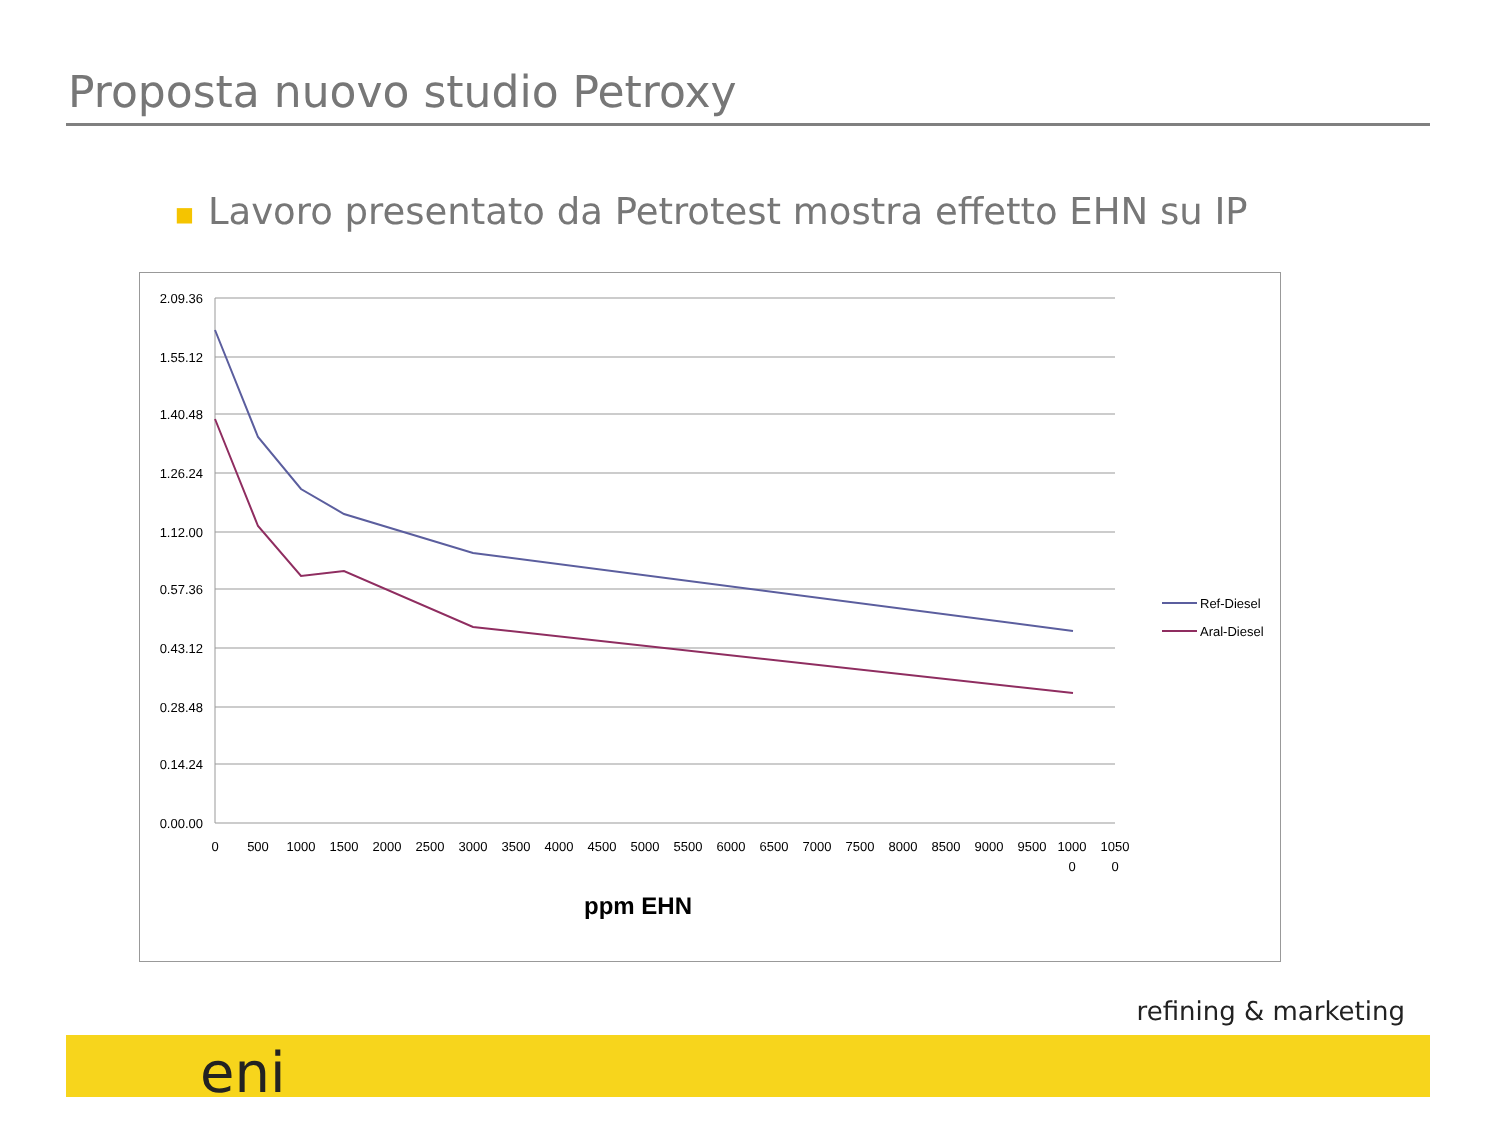Proposta nuovo studio Petroxy
■ Lavoro presentato da Petrotest mostra effetto EHN su IP
2.09.36
1.55.12
1.40.48
1.26.24
1.12.00
0.57.36
0.43.12
0.28.48
0.14.24
0.00.00
0
500
1000
1500
2000
2500
3000
3500
4000
4500
5000
5500
6000
6500
7000
7500
8000
8500
9000
9500
1000
0
1050
0
ppm EHN
Ref-Diesel
Aral-Diesel
refining & marketing
eni